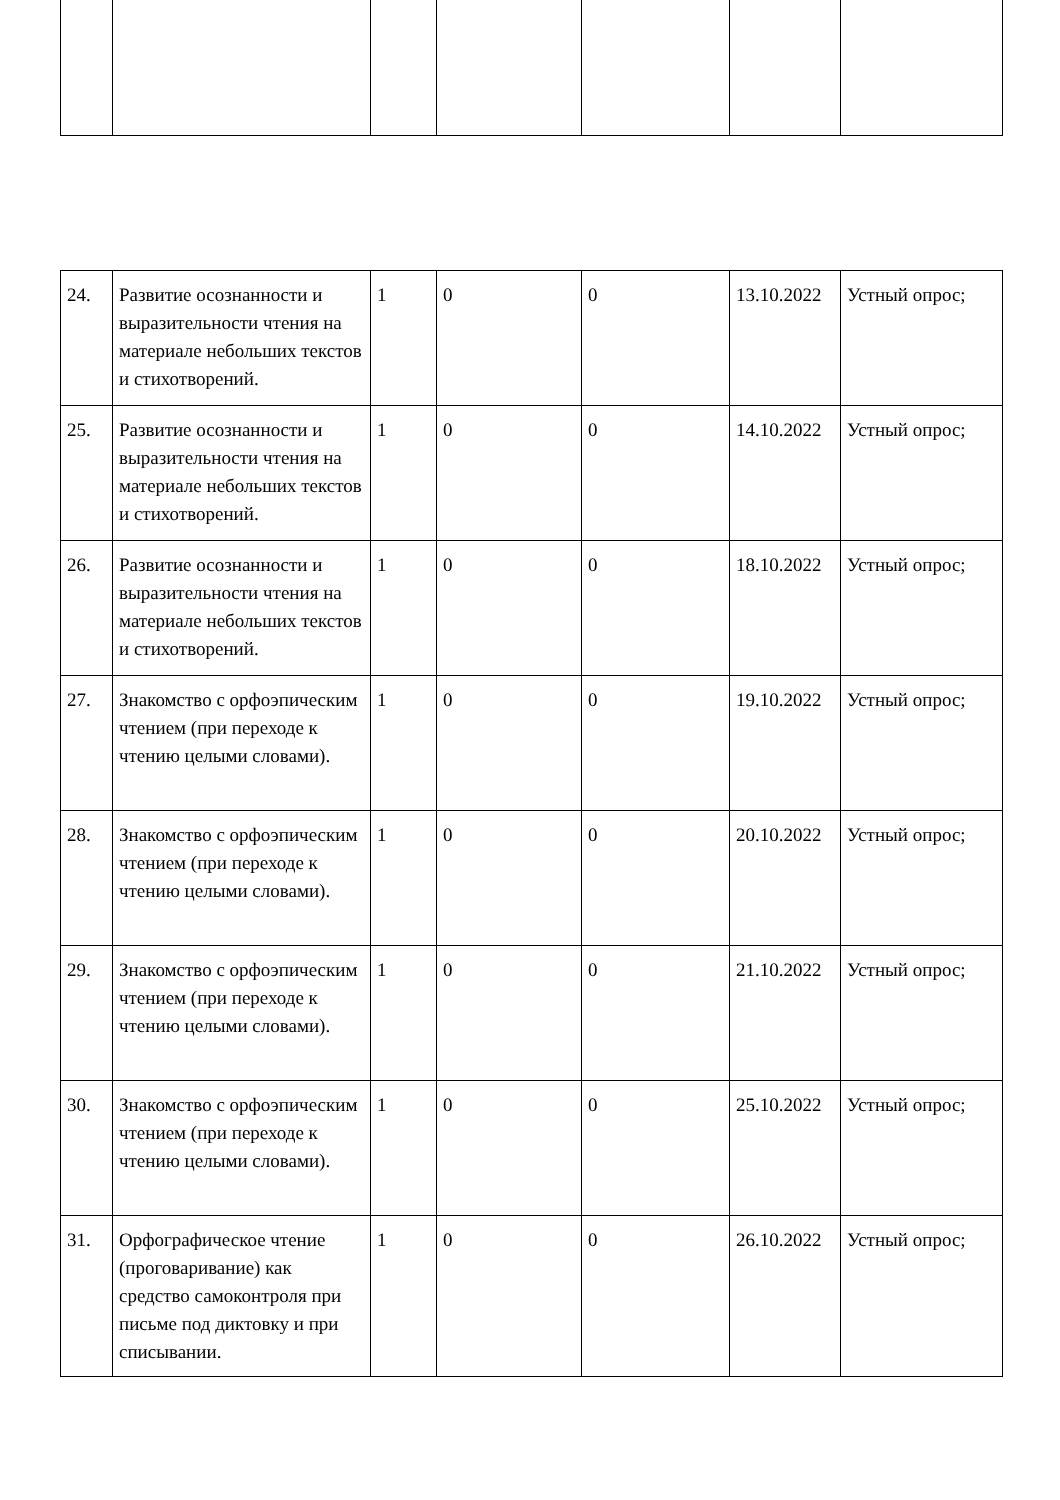| 24. | Развитие осознанности и выразительности чтения на материале небольших текстов и стихотворений. | 1 | 0 | 0 | 13.10.2022 | Устный опрос; |
| 25. | Развитие осознанности и выразительности чтения на материале небольших текстов и стихотворений. | 1 | 0 | 0 | 14.10.2022 | Устный опрос; |
| 26. | Развитие осознанности и выразительности чтения на материале небольших текстов и стихотворений. | 1 | 0 | 0 | 18.10.2022 | Устный опрос; |
| 27. | Знакомство с орфоэпическим чтением (при переходе к чтению целыми словами). | 1 | 0 | 0 | 19.10.2022 | Устный опрос; |
| 28. | Знакомство с орфоэпическим чтением (при переходе к чтению целыми словами). | 1 | 0 | 0 | 20.10.2022 | Устный опрос; |
| 29. | Знакомство с орфоэпическим чтением (при переходе к чтению целыми словами). | 1 | 0 | 0 | 21.10.2022 | Устный опрос; |
| 30. | Знакомство с орфоэпическим чтением (при переходе к чтению целыми словами). | 1 | 0 | 0 | 25.10.2022 | Устный опрос; |
| 31. | Орфографическое чтение (проговаривание) как средство самоконтроля при письме под диктовку и при списывании. | 1 | 0 | 0 | 26.10.2022 | Устный опрос; |